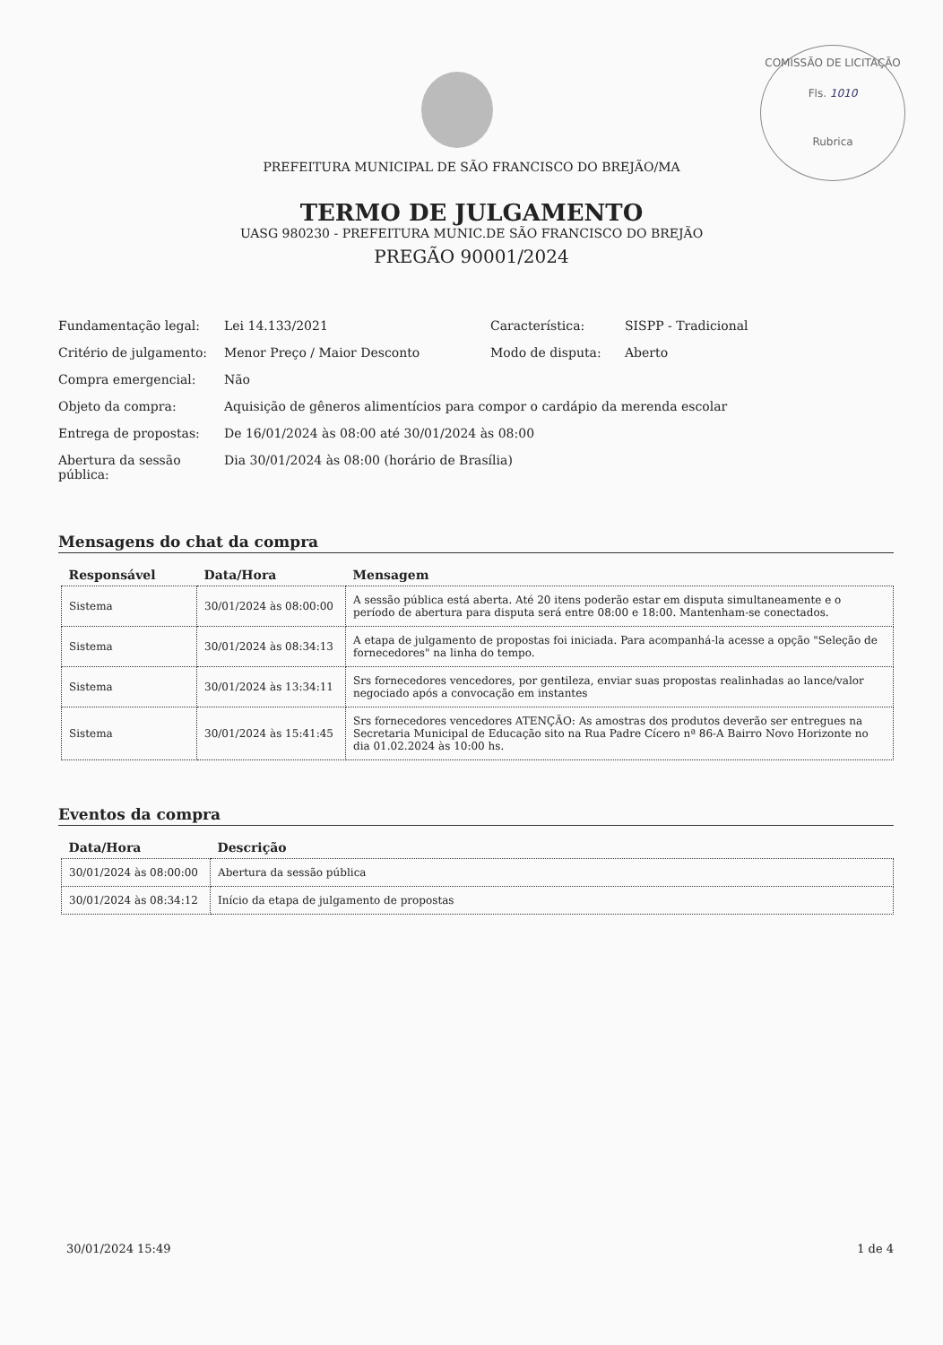COMISSÃO DE LICITAÇÃO
Fls. 1010
Rubrica
PREFEITURA MUNICIPAL DE SÃO FRANCISCO DO BREJÃO/MA
TERMO DE JULGAMENTO
UASG 980230 - PREFEITURA MUNIC.DE SÃO FRANCISCO DO BREJÃO
PREGÃO 90001/2024
| Fundamentação legal: | Lei 14.133/2021 | Característica: | SISPP - Tradicional |
| Critério de julgamento: | Menor Preço / Maior Desconto | Modo de disputa: | Aberto |
| Compra emergencial: | Não | | |
| Objeto da compra: | Aquisição de gêneros alimentícios para compor o cardápio da merenda escolar | | |
| Entrega de propostas: | De 16/01/2024 às 08:00 até 30/01/2024 às 08:00 | | |
| Abertura da sessão pública: | Dia 30/01/2024 às 08:00 (horário de Brasília) | | |
Mensagens do chat da compra
| Responsável | Data/Hora | Mensagem |
| --- | --- | --- |
| Sistema | 30/01/2024 às 08:00:00 | A sessão pública está aberta. Até 20 itens poderão estar em disputa simultaneamente e o período de abertura para disputa será entre 08:00 e 18:00. Mantenham-se conectados. |
| Sistema | 30/01/2024 às 08:34:13 | A etapa de julgamento de propostas foi iniciada. Para acompanhá-la acesse a opção "Seleção de fornecedores" na linha do tempo. |
| Sistema | 30/01/2024 às 13:34:11 | Srs fornecedores vencedores, por gentileza, enviar suas propostas realinhadas ao lance/valor negociado após a convocação em instantes |
| Sistema | 30/01/2024 às 15:41:45 | Srs fornecedores vencedores ATENÇÃO: As amostras dos produtos deverão ser entregues na Secretaria Municipal de Educação sito na Rua Padre Cícero nª 86-A Bairro Novo Horizonte no dia 01.02.2024 às 10:00 hs. |
Eventos da compra
| Data/Hora | Descrição |
| --- | --- |
| 30/01/2024 às 08:00:00 | Abertura da sessão pública |
| 30/01/2024 às 08:34:12 | Início da etapa de julgamento de propostas |
30/01/2024 15:49 1 de 4